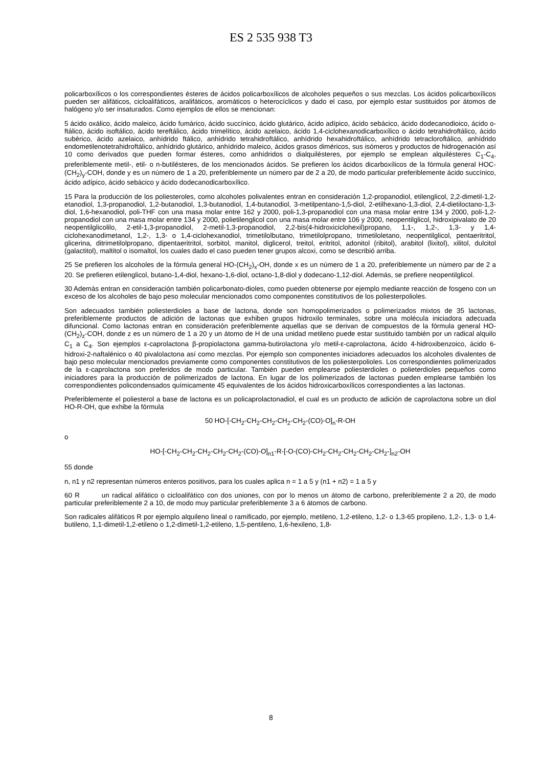ES 2 535 938 T3
policarboxílicos o los correspondientes ésteres de ácidos policarboxílicos de alcoholes pequeños o sus mezclas. Los ácidos policarboxílicos pueden ser alifáticos, cicloalifáticos, aralifáticos, aromáticos o heterocíclicos y dado el caso, por ejemplo estar sustituidos por átomos de halógeno y/o ser insaturados. Como ejemplos de ellos se mencionan:
5 ácido oxálico, ácido maleico, ácido fumárico, ácido succínico, ácido glutárico, ácido adípico, ácido sebácico, ácido dodecanodioico, ácido o-ftálico, ácido isoftálico, ácido tereftálico, ácido trimelítico, ácido azelaico, ácido 1,4-ciclohexanodicarboxílico o ácido tetrahidroftálico, ácido subérico, ácido azelaico, anhídrido ftálico, anhídrido tetrahidroftálico, anhídrido hexahidroftálico, anhídrido tetracloroftálico, anhídrido endometilenotetrahidroftálico, anhídrido glutárico, anhídrido maleico, ácidos grasos diméricos, sus isómeros y productos de hidrogenación así 10 como derivados que pueden formar ésteres, como anhídridos o dialquilésteres, por ejemplo se emplean alquilésteres C<sub>1</sub>-C<sub>4</sub>, preferiblemente metil-, etil- o n-butilésteres, de los mencionados ácidos. Se prefieren los ácidos dicarboxílicos de la fórmula general HOC-(CH<sub>2</sub>)<sub>y</sub>-COH, donde y es un número de 1 a 20, preferiblemente un número par de 2 a 20, de modo particular preferiblemente ácido succínico, ácido adípico, ácido sebácico y ácido dodecanodicarboxílico.
15 Para la producción de los poliesteroles, como alcoholes polivalentes entran en consideración 1,2-propanodiol, etilenglicol, 2,2-dimetil-1,2-etanodiol, 1,3-propanodiol, 1,2-butanodiol, 1,3-butanodiol, 1,4-butanodiol, 3-metilpentano-1,5-diol, 2-etilhexano-1,3-diol, 2,4-dietiloctano-1,3-diol, 1,6-hexanodiol, poli-THF con una masa molar entre 162 y 2000, poli-1,3-propanodiol con una masa molar entre 134 y 2000, poli-1,2-propanodiol con una masa molar entre 134 y 2000, polietilenglicol con una masa molar entre 106 y 2000, neopentilglicol, hidroxipivalato de 20 neopentilglicolilo, 2-etil-1,3-propanodiol, 2-metil-1,3-propanodiol, 2,2-bis(4-hidroxiciclohexil)propano, 1,1-, 1,2-, 1,3- y 1,4-ciclohexanodimetanol, 1,2-, 1,3- o 1,4-ciclohexanodiol, trimetilolbutano, trimetilolpropano, trimetiloletano, neopentilglicol, pentaeritritol, glicerina, ditrimetilolpropano, dipentaeritritol, sorbitol, manitol, diglicerol, treitol, eritritol, adonitol (ribitol), arabitol (lixitol), xilitol, dulcitol (galactitol), maltitol o isomaltol, los cuales dado el caso pueden tener grupos alcoxi, como se describió arriba.
25 Se prefieren los alcoholes de la fórmula general HO-(CH<sub>2</sub>)<sub>x</sub>-OH, donde x es un número de 1 a 20, preferiblemente un número par de 2 a 20. Se prefieren etilenglicol, butano-1,4-diol, hexano-1,6-diol, octano-1,8-diol y dodecano-1,12-diol. Además, se prefiere neopentilglicol.
30 Además entran en consideración también policarbonato-dioles, como pueden obtenerse por ejemplo mediante reacción de fosgeno con un exceso de los alcoholes de bajo peso molecular mencionados como componentes constitutivos de los poliesterpolioles.
Son adecuados también poliesterdioles a base de lactona, donde son homopolimerizados o polimerizados mixtos de 35 lactonas, preferiblemente productos de adición de lactonas que exhiben grupos hidroxilo terminales, sobre una molécula iniciadora adecuada difuncional. Como lactonas entran en consideración preferiblemente aquellas que se derivan de compuestos de la fórmula general HO-(CH<sub>2</sub>)<sub>z</sub>-COH, donde z es un número de 1 a 20 y un átomo de H de una unidad metileno puede estar sustituido también por un radical alquilo C<sub>1</sub> a C<sub>4</sub>. Son ejemplos ε-caprolactona β-propiolactona gamma-butirolactona y/o metil-ε-caprolactona, ácido 4-hidroxibenzoico, ácido 6-hidroxi-2-naftalénico o 40 pivalolactona así como mezclas. Por ejemplo son componentes iniciadores adecuados los alcoholes divalentes de bajo peso molecular mencionados previamente como componentes constitutivos de los poliesterpolioles. Los correspondientes polimerizados de la ε-caprolactona son preferidos de modo particular. También pueden emplearse poliesterdioles o polieterdioles pequeños como iniciadores para la producción de polimerizados de lactona. En lugar de los polimerizados de lactonas pueden emplearse también los correspondientes policondensados químicamente 45 equivalentes de los ácidos hidroxicarboxílicos correspondientes a las lactonas.
Preferiblemente el poliesterol a base de lactona es un policaprolactonadiol, el cual es un producto de adición de caprolactona sobre un diol HO-R-OH, que exhibe la fórmula
50 HO-[-CH<sub>2</sub>-CH<sub>2</sub>-CH<sub>2</sub>-CH<sub>2</sub>-CH<sub>2</sub>-(CO)-O]<sub>n</sub>-R-OH
o
HO-[-CH<sub>2</sub>-CH<sub>2</sub>-CH<sub>2</sub>-CH<sub>2</sub>-CH<sub>2</sub>-(CO)-O]<sub>n1</sub>-R-[-O-(CO)-CH<sub>2</sub>-CH<sub>2</sub>-CH<sub>2</sub>-CH<sub>2</sub>-CH<sub>2</sub>-]<sub>n2</sub>-OH
55 donde
n, n1 y n2 representan números enteros positivos, para los cuales aplica n = 1 a 5 y (n1 + n2) = 1 a 5 y
60 R un radical alifático o cicloalifático con dos uniones, con por lo menos un átomo de carbono, preferiblemente 2 a 20, de modo particular preferiblemente 2 a 10, de modo muy particular preferiblemente 3 a 6 átomos de carbono.
Son radicales alifáticos R por ejemplo alquileno lineal o ramificado, por ejemplo, metileno, 1,2-etileno, 1,2- o 1,3-65 propileno, 1,2-, 1,3- o 1,4-butileno, 1,1-dimetil-1,2-etileno o 1,2-dimetil-1,2-etileno, 1,5-pentileno, 1,6-hexileno, 1,8-
8